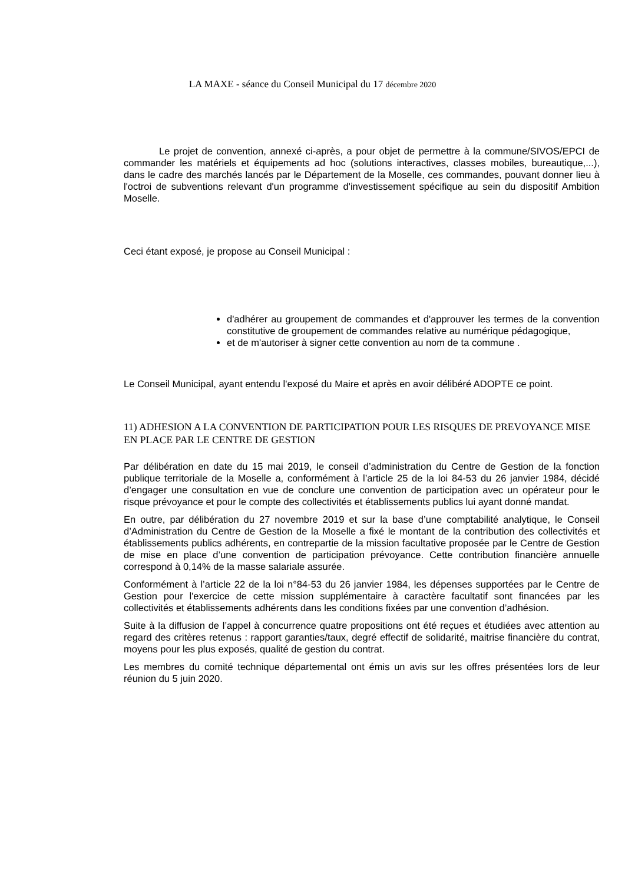LA MAXE - séance du Conseil Municipal du 17 décembre 2020
Le projet de convention, annexé ci-après, a pour objet de permettre à la commune/SIVOS/EPCI de commander les matériels et équipements ad hoc (solutions interactives, classes mobiles, bureautique,...), dans le cadre des marchés lancés par le Département de la Moselle, ces commandes, pouvant donner lieu à l'octroi de subventions relevant d'un programme d'investissement spécifique au sein du dispositif Ambition Moselle.
Ceci étant exposé, je propose au Conseil Municipal :
d'adhérer au groupement de commandes et d'approuver les termes de la convention constitutive de groupement de commandes relative au numérique pédagogique,
et de m'autoriser à signer cette convention au nom de ta commune .
Le Conseil Municipal, ayant entendu l'exposé du Maire et après en avoir délibéré ADOPTE ce point.
11) ADHESION A LA CONVENTION DE PARTICIPATION POUR LES RISQUES DE PREVOYANCE MISE EN PLACE PAR LE CENTRE DE GESTION
Par délibération en date du 15 mai 2019, le conseil d’administration du Centre de Gestion de la fonction publique territoriale de la Moselle a, conformément à l’article 25 de la loi 84-53 du 26 janvier 1984, décidé d’engager une consultation en vue de conclure une convention de participation avec un opérateur pour le risque prévoyance et pour le compte des collectivités et établissements publics lui ayant donné mandat.
En outre, par délibération du 27 novembre 2019 et sur la base d’une comptabilité analytique, le Conseil d’Administration du Centre de Gestion de la Moselle a fixé le montant de la contribution des collectivités et établissements publics adhérents, en contrepartie de la mission facultative proposée par le Centre de Gestion de mise en place d’une convention de participation prévoyance. Cette contribution financière annuelle correspond à 0,14% de la masse salariale assurée.
Conformément à l’article 22 de la loi n°84-53 du 26 janvier 1984, les dépenses supportées par le Centre de Gestion pour l'exercice de cette mission supplémentaire à caractère facultatif sont financées par les collectivités et établissements adhérents dans les conditions fixées par une convention d’adhésion.
Suite à la diffusion de l’appel à concurrence quatre propositions ont été reçues et étudiées avec attention au regard des critères retenus : rapport garanties/taux, degré effectif de solidarité, maitrise financière du contrat, moyens pour les plus exposés, qualité de gestion du contrat.
Les membres du comité technique départemental ont émis un avis sur les offres présentées lors de leur réunion du 5 juin 2020.